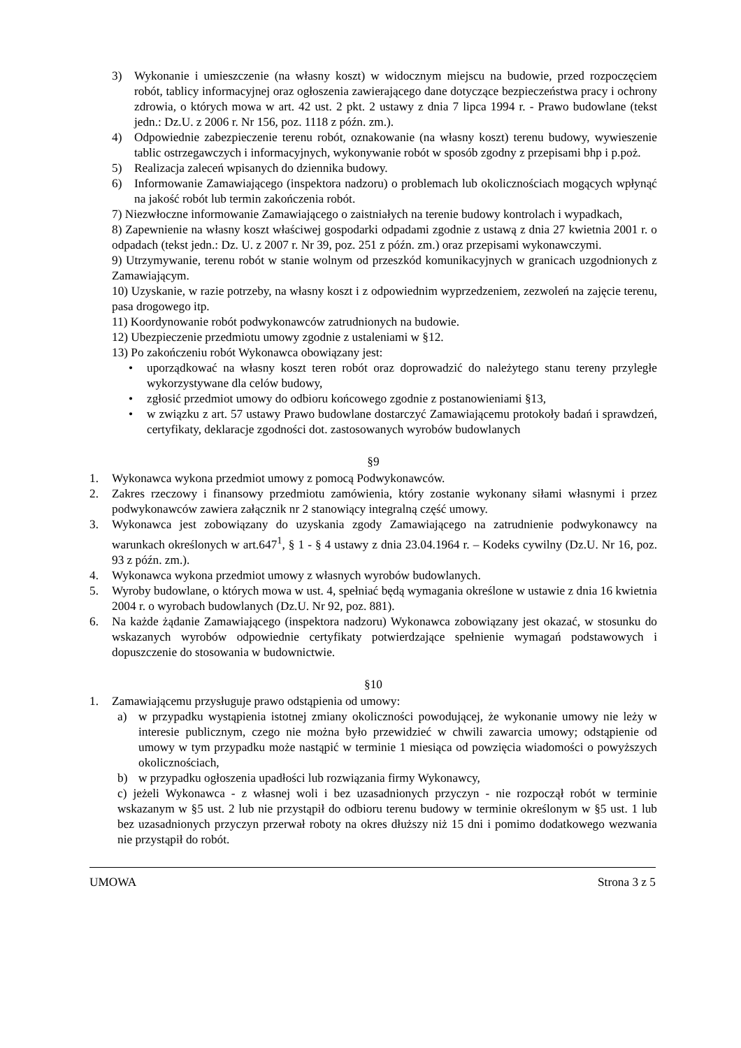3) Wykonanie i umieszczenie (na własny koszt) w widocznym miejscu na budowie, przed rozpoczęciem robót, tablicy informacyjnej oraz ogłoszenia zawierającego dane dotyczące bezpieczeństwa pracy i ochrony zdrowia, o których mowa w art. 42 ust. 2 pkt. 2 ustawy z dnia 7 lipca 1994 r. - Prawo budowlane (tekst jedn.: Dz.U. z 2006 r. Nr 156, poz. 1118 z późn. zm.).
4) Odpowiednie zabezpieczenie terenu robót, oznakowanie (na własny koszt) terenu budowy, wywieszenie tablic ostrzegawczych i informacyjnych, wykonywanie robót w sposób zgodny z przepisami bhp i p.poż.
5) Realizacja zaleceń wpisanych do dziennika budowy.
6) Informowanie Zamawiającego (inspektora nadzoru) o problemach lub okolicznościach mogących wpłynąć na jakość robót lub termin zakończenia robót.
7) Niezwłoczne informowanie Zamawiającego o zaistniałych na terenie budowy kontrolach i wypadkach,
8) Zapewnienie na własny koszt właściwej gospodarki odpadami zgodnie z ustawą z dnia 27 kwietnia 2001 r. o odpadach (tekst jedn.: Dz. U. z 2007 r. Nr 39, poz. 251 z późn. zm.) oraz przepisami wykonawczymi.
9) Utrzymywanie, terenu robót w stanie wolnym od przeszkód komunikacyjnych w granicach uzgodnionych z Zamawiającym.
10) Uzyskanie, w razie potrzeby, na własny koszt i z odpowiednim wyprzedzeniem, zezwoleń na zajęcie terenu, pasa drogowego itp.
11) Koordynowanie robót podwykonawców zatrudnionych na budowie.
12) Ubezpieczenie przedmiotu umowy zgodnie z ustaleniami w §12.
13) Po zakończeniu robót Wykonawca obowiązany jest:
• uporządkować na własny koszt teren robót oraz doprowadzić do należytego stanu tereny przyległe wykorzystywane dla celów budowy,
• zgłosić przedmiot umowy do odbioru końcowego zgodnie z postanowieniami §13,
• w związku z art. 57 ustawy Prawo budowlane dostarczyć Zamawiającemu protokoły badań i sprawdzeń, certyfikaty, deklaracje zgodności dot. zastosowanych wyrobów budowlanych
§9
1. Wykonawca wykona przedmiot umowy z pomocą Podwykonawców.
2. Zakres rzeczowy i finansowy przedmiotu zamówienia, który zostanie wykonany siłami własnymi i przez podwykonawców zawiera załącznik nr 2 stanowiący integralną część umowy.
3. Wykonawca jest zobowiązany do uzyskania zgody Zamawiającego na zatrudnienie podwykonawcy na warunkach określonych w art.647<sup>1</sup>, § 1 - § 4 ustawy z dnia 23.04.1964 r. – Kodeks cywilny (Dz.U. Nr 16, poz. 93 z późn. zm.).
4. Wykonawca wykona przedmiot umowy z własnych wyrobów budowlanych.
5. Wyroby budowlane, o których mowa w ust. 4, spełniać będą wymagania określone w ustawie z dnia 16 kwietnia 2004 r. o wyrobach budowlanych (Dz.U. Nr 92, poz. 881).
6. Na każde żądanie Zamawiającego (inspektora nadzoru) Wykonawca zobowiązany jest okazać, w stosunku do wskazanych wyrobów odpowiednie certyfikaty potwierdzające spełnienie wymagań podstawowych i dopuszczenie do stosowania w budownictwie.
§10
1. Zamawiającemu przysługuje prawo odstąpienia od umowy:
a) w przypadku wystąpienia istotnej zmiany okoliczności powodującej, że wykonanie umowy nie leży w interesie publicznym, czego nie można było przewidzieć w chwili zawarcia umowy; odstąpienie od umowy w tym przypadku może nastąpić w terminie 1 miesiąca od powzięcia wiadomości o powyższych okolicznościach,
b) w przypadku ogłoszenia upadłości lub rozwiązania firmy Wykonawcy,
c) jeżeli Wykonawca - z własnej woli i bez uzasadnionych przyczyn - nie rozpoczął robót w terminie wskazanym w §5 ust. 2 lub nie przystąpił do odbioru terenu budowy w terminie określonym w §5 ust. 1 lub bez uzasadnionych przyczyn przerwał roboty na okres dłuższy niż 15 dni i pomimo dodatkowego wezwania nie przystąpił do robót.
UMOWA Strona 3 z 5